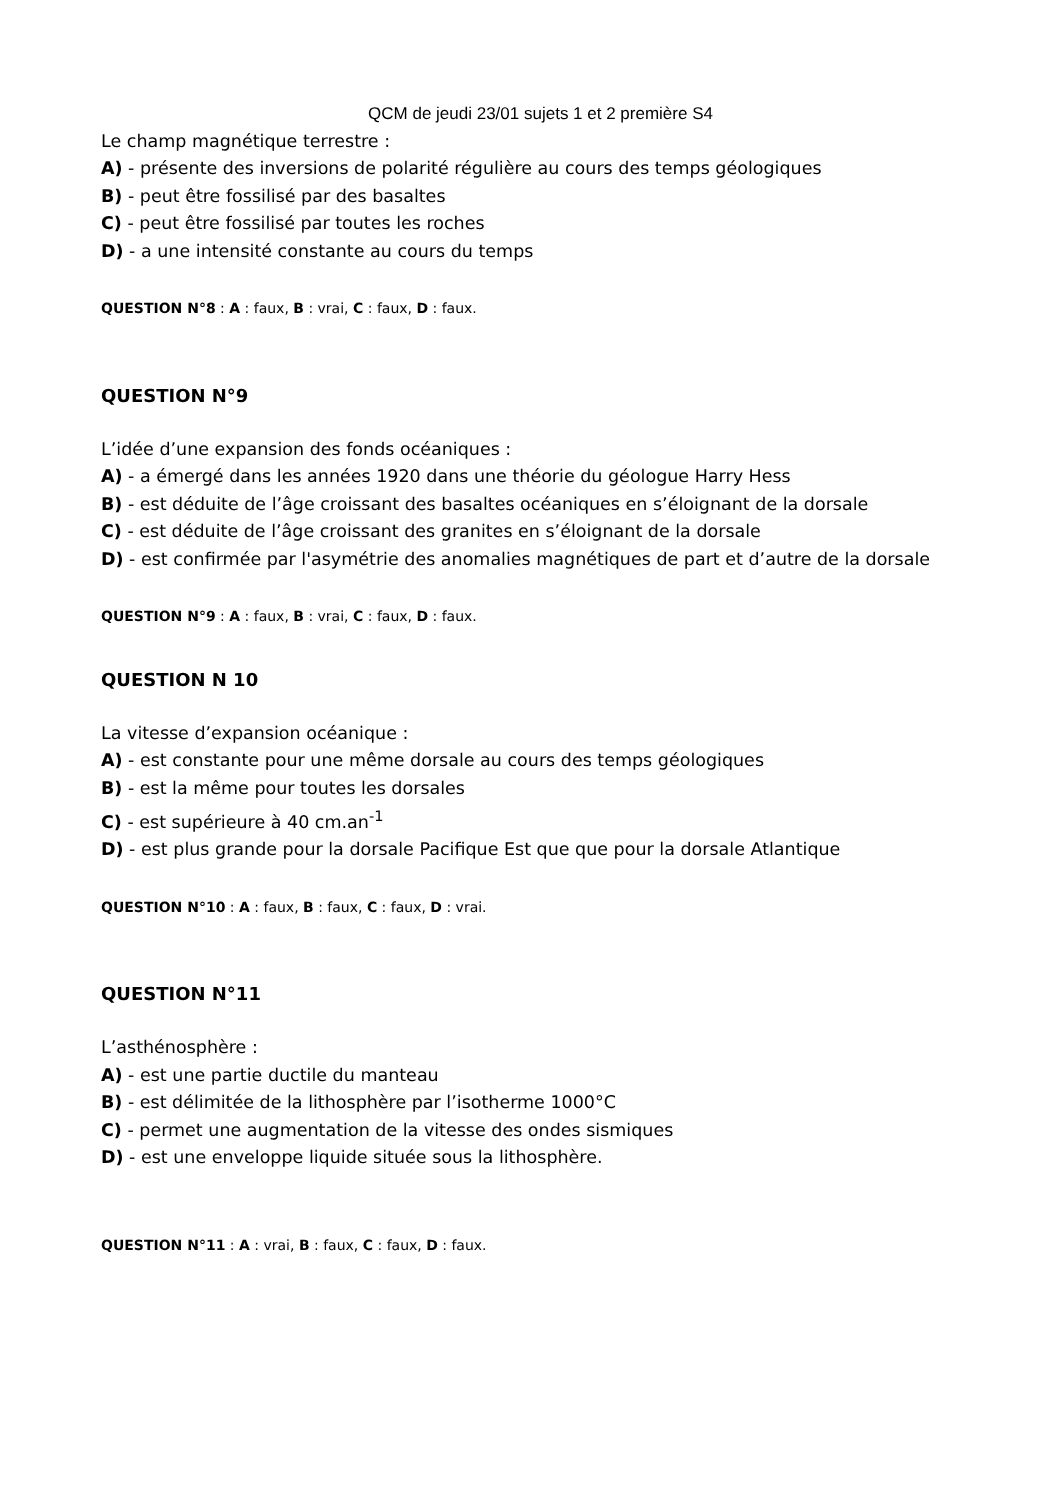QCM de jeudi 23/01 sujets 1 et 2 première S4
Le champ magnétique terrestre :
A) - présente des inversions de polarité régulière au cours des temps géologiques
B) - peut être fossilisé par des basaltes
C) - peut être fossilisé par toutes les roches
D) - a une intensité constante au cours du temps
QUESTION N°8 : A : faux, B : vrai, C : faux, D : faux.
QUESTION N°9
L’idée d’une expansion des fonds océaniques :
A) - a émergé dans les années 1920 dans une théorie du géologue Harry Hess
B) - est déduite de l’âge croissant des basaltes océaniques en s’éloignant de la dorsale
C) - est déduite de l’âge croissant des granites en s’éloignant de la dorsale
D) - est confirmée par l'asymétrie des anomalies magnétiques de part et d’autre de la dorsale
QUESTION N°9 : A : faux, B : vrai, C : faux, D : faux.
QUESTION N 10
La vitesse d’expansion océanique :
A) - est constante pour une même dorsale au cours des temps géologiques
B) - est la même pour toutes les dorsales
C) - est supérieure à 40 cm.an<sup>-1</sup>
D) - est plus grande pour la dorsale Pacifique Est que que pour la dorsale Atlantique
QUESTION N°10 : A : faux, B : faux, C : faux, D : vrai.
QUESTION N°11
L’asthénosphère :
A) - est une partie ductile du manteau
B) - est délimitée de la lithosphère par l’isotherme 1000°C
C) - permet une augmentation de la vitesse des ondes sismiques
D) - est une enveloppe liquide située sous la lithosphère.
QUESTION N°11 : A : vrai, B : faux, C : faux, D : faux.